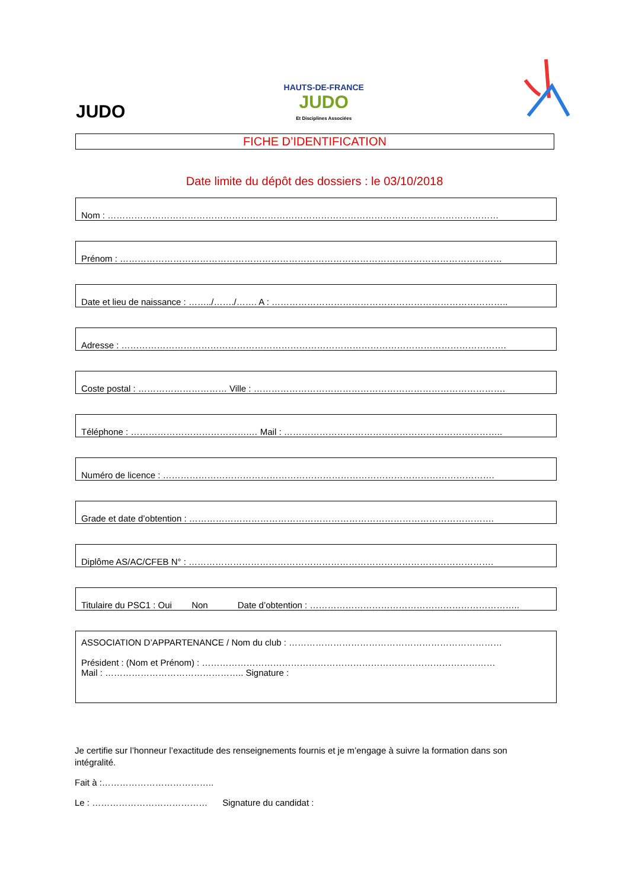JUDO
HAUTS-DE-FRANCE
JUDO
Et Disciplines Associées
FICHE D’IDENTIFICATION
Date limite du dépôt des dossiers : le 03/10/2018
Nom : ……………………………………………………………………………………………………………………
Prénom : …………………………………………………………………………………………………………………
Date et lieu de naissance : ……../……./……. A : ……………………………………………………………………..
Adresse : ………………………………………………………………………………………………………………….
Coste postal : ………………………… Ville : ………………………………………………………………………….
Téléphone : ………………………………….… Mail : ………………………………………………………………..
Numéro de licence : ………………………………………………………………………………………………….
Grade et date d’obtention : ………………………………………………………………………………………….
Diplôme AS/AC/CFEB N° : ………………………………………………………………………………………….
Titulaire du PSC1 : Oui Non Date d’obtention : ……………………………………………………………..
ASSOCIATION D’APPARTENANCE / Nom du club : ………………………………………………………………
Président : (Nom et Prénom) : ………………………………………………………………………………………
Mail : ……………………………………….. Signature :
Je certifie sur l’honneur l’exactitude des renseignements fournis et je m’engage à suivre la formation dans son intégralité.
Fait à :………………………………..
Le : ………………………………… Signature du candidat :